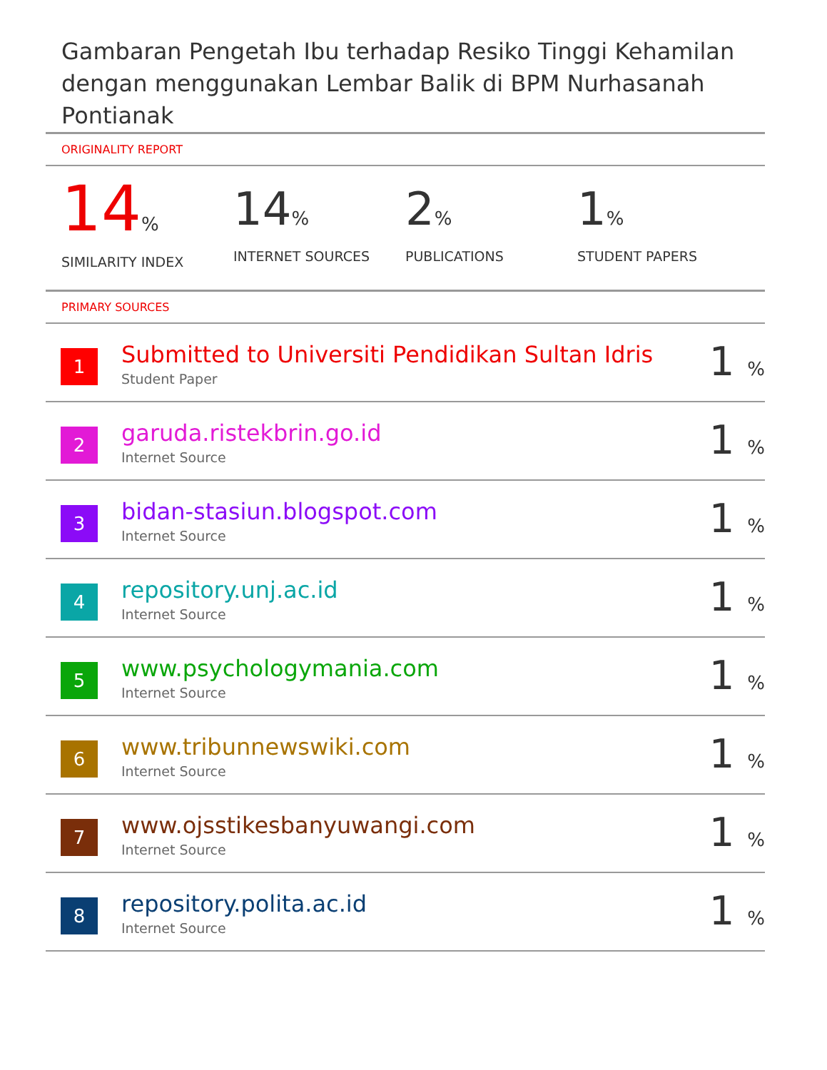Gambaran Pengetah Ibu terhadap Resiko Tinggi Kehamilan dengan menggunakan Lembar Balik di BPM Nurhasanah Pontianak
ORIGINALITY REPORT
14%
SIMILARITY INDEX
14%
INTERNET SOURCES
2%
PUBLICATIONS
1%
STUDENT PAPERS
PRIMARY SOURCES
| 1 | Submitted to Universiti Pendidikan Sultan Idris Student Paper | 1 % |
| 2 | garuda.ristekbrin.go.id Internet Source | 1 % |
| 3 | bidan-stasiun.blogspot.com Internet Source | 1 % |
| 4 | repository.unj.ac.id Internet Source | 1 % |
| 5 | www.psychologymania.com Internet Source | 1 % |
| 6 | www.tribunnewswiki.com Internet Source | 1 % |
| 7 | www.ojsstikesbanyuwangi.com Internet Source | 1 % |
| 8 | repository.polita.ac.id Internet Source | 1 % |